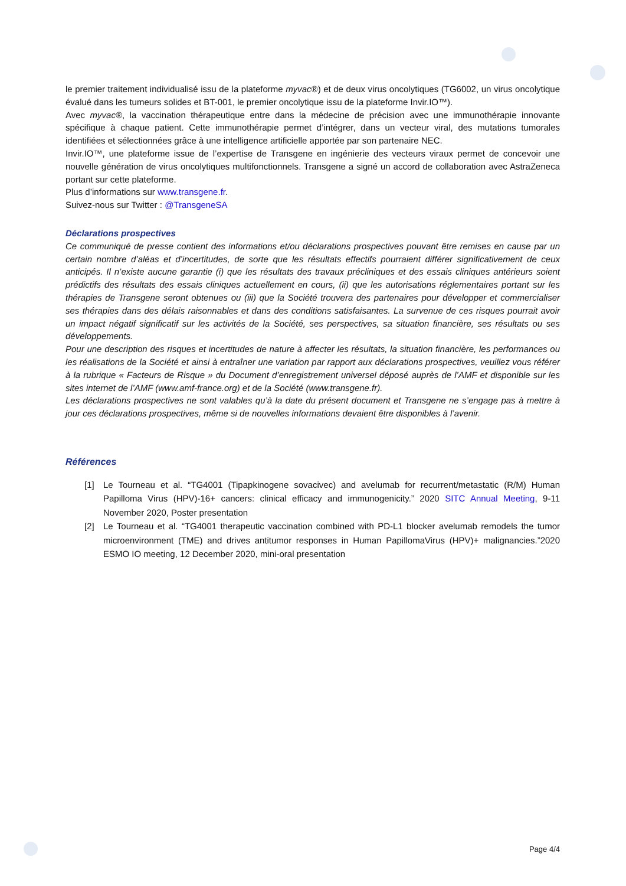le premier traitement individualisé issu de la plateforme myvac®) et de deux virus oncolytiques (TG6002, un virus oncolytique évalué dans les tumeurs solides et BT-001, le premier oncolytique issu de la plateforme Invir.IO™).
Avec myvac®, la vaccination thérapeutique entre dans la médecine de précision avec une immunothérapie innovante spécifique à chaque patient. Cette immunothérapie permet d’intégrer, dans un vecteur viral, des mutations tumorales identifiées et sélectionnées grâce à une intelligence artificielle apportée par son partenaire NEC.
Invir.IO™, une plateforme issue de l’expertise de Transgene en ingénierie des vecteurs viraux permet de concevoir une nouvelle génération de virus oncolytiques multifonctionnels. Transgene a signé un accord de collaboration avec AstraZeneca portant sur cette plateforme.
Plus d’informations sur www.transgene.fr.
Suivez-nous sur Twitter : @TransgeneSA
Déclarations prospectives
Ce communiqué de presse contient des informations et/ou déclarations prospectives pouvant être remises en cause par un certain nombre d’aléas et d’incertitudes, de sorte que les résultats effectifs pourraient différer significativement de ceux anticipés. Il n’existe aucune garantie (i) que les résultats des travaux précliniques et des essais cliniques antérieurs soient prédictifs des résultats des essais cliniques actuellement en cours, (ii) que les autorisations réglementaires portant sur les thérapies de Transgene seront obtenues ou (iii) que la Société trouvera des partenaires pour développer et commercialiser ses thérapies dans des délais raisonnables et dans des conditions satisfaisantes. La survenue de ces risques pourrait avoir un impact négatif significatif sur les activités de la Société, ses perspectives, sa situation financière, ses résultats ou ses développements.
Pour une description des risques et incertitudes de nature à affecter les résultats, la situation financière, les performances ou les réalisations de la Société et ainsi à entraîner une variation par rapport aux déclarations prospectives, veuillez vous référer à la rubrique « Facteurs de Risque » du Document d’enregistrement universel déposé auprès de l’AMF et disponible sur les sites internet de l’AMF (www.amf-france.org) et de la Société (www.transgene.fr).
Les déclarations prospectives ne sont valables qu’à la date du présent document et Transgene ne s’engage pas à mettre à jour ces déclarations prospectives, même si de nouvelles informations devaient être disponibles à l’avenir.
Références
[1] Le Tourneau et al. “TG4001 (Tipapkinogene sovacivec) and avelumab for recurrent/metastatic (R/M) Human Papilloma Virus (HPV)-16+ cancers: clinical efficacy and immunogenicity.” 2020 SITC Annual Meeting, 9-11 November 2020, Poster presentation
[2] Le Tourneau et al. “TG4001 therapeutic vaccination combined with PD-L1 blocker avelumab remodels the tumor microenvironment (TME) and drives antitumor responses in Human PapillomaVirus (HPV)+ malignancies.”2020 ESMO IO meeting, 12 December 2020, mini-oral presentation
Page 4/4